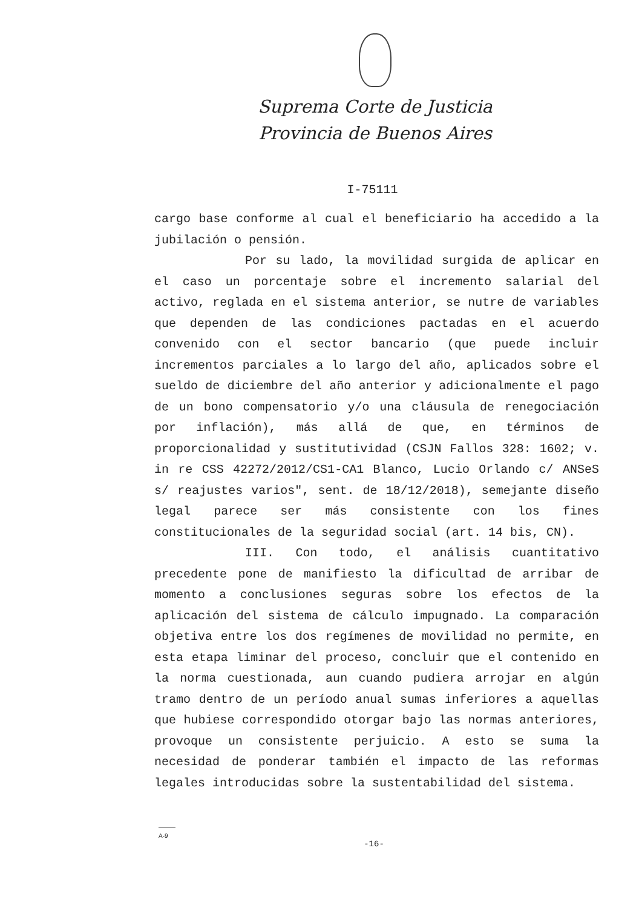Suprema Corte de Justicia
Provincia de Buenos Aires
I-75111
cargo base conforme al cual el beneficiario ha accedido a la jubilación o pensión.
Por su lado, la movilidad surgida de aplicar en el caso un porcentaje sobre el incremento salarial del activo, reglada en el sistema anterior, se nutre de variables que dependen de las condiciones pactadas en el acuerdo convenido con el sector bancario (que puede incluir incrementos parciales a lo largo del año, aplicados sobre el sueldo de diciembre del año anterior y adicionalmente el pago de un bono compensatorio y/o una cláusula de renegociación por inflación), más allá de que, en términos de proporcionalidad y sustitutividad (CSJN Fallos 328: 1602; v. in re CSS 42272/2012/CS1-CA1 Blanco, Lucio Orlando c/ ANSeS s/ reajustes varios", sent. de 18/12/2018), semejante diseño legal parece ser más consistente con los fines constitucionales de la seguridad social (art. 14 bis, CN).
III. Con todo, el análisis cuantitativo precedente pone de manifiesto la dificultad de arribar de momento a conclusiones seguras sobre los efectos de la aplicación del sistema de cálculo impugnado. La comparación objetiva entre los dos regímenes de movilidad no permite, en esta etapa liminar del proceso, concluir que el contenido en la norma cuestionada, aun cuando pudiera arrojar en algún tramo dentro de un período anual sumas inferiores a aquellas que hubiese correspondido otorgar bajo las normas anteriores, provoque un consistente perjuicio. A esto se suma la necesidad de ponderar también el impacto de las reformas legales introducidas sobre la sustentabilidad del sistema.
A-9
-16-